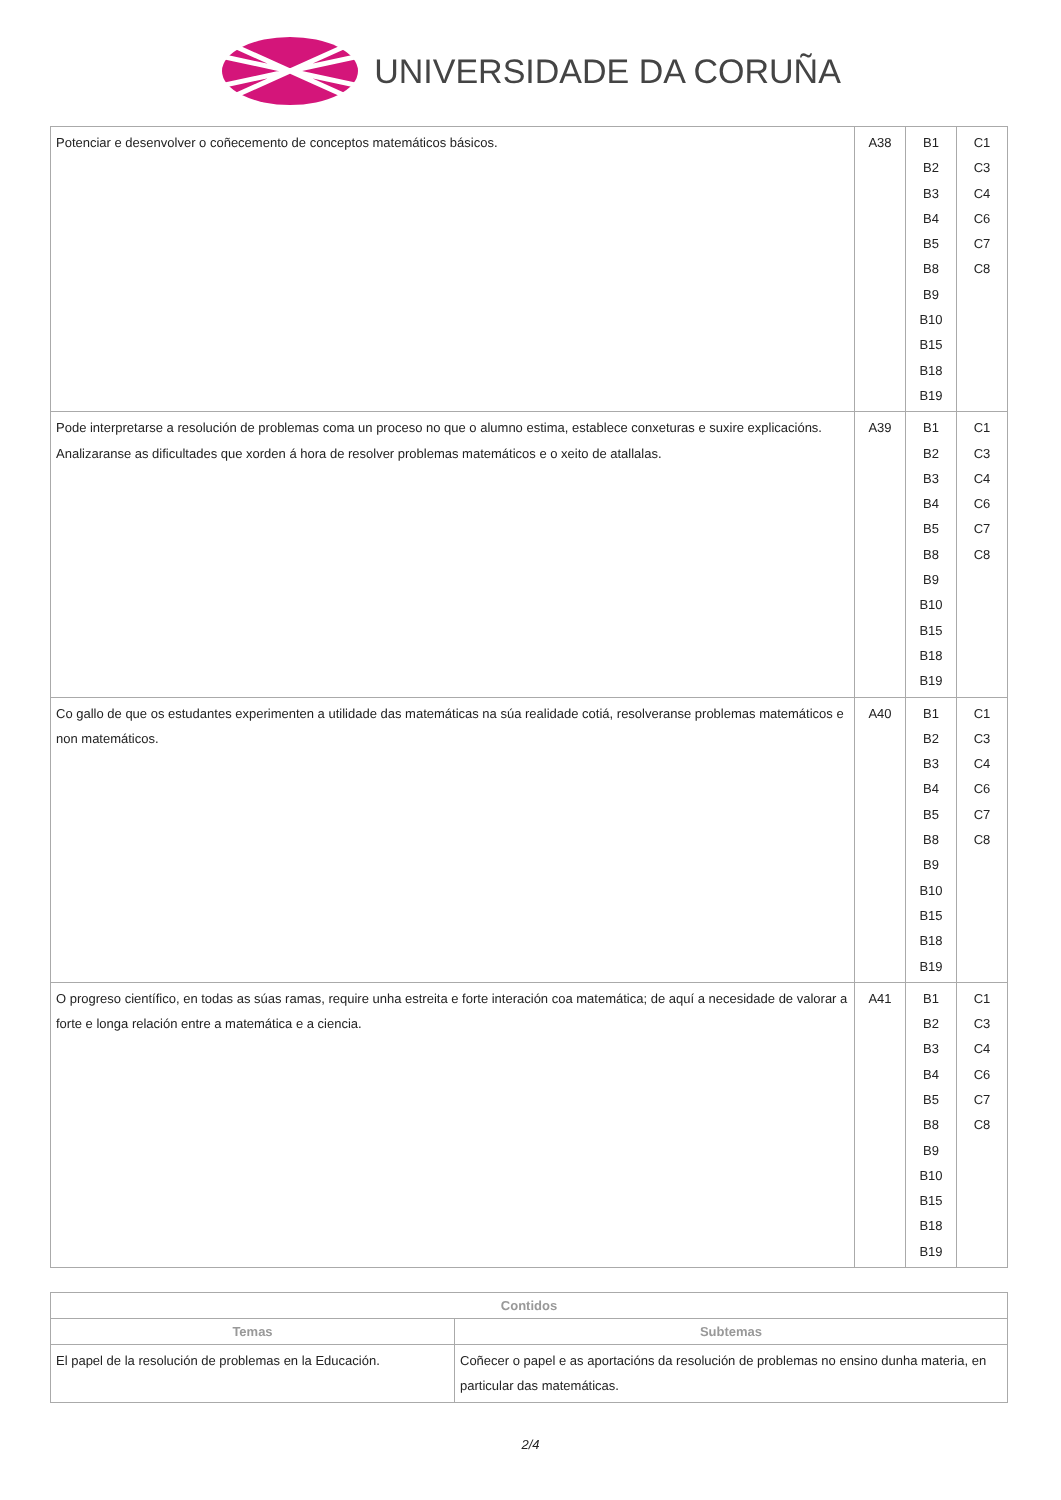UNIVERSIDADE DA CORUÑA
| Potenciar e desenvolver o coñecemento de conceptos matemáticos básicos. | A38 | B1 B2 B3 B4 B5 B8 B9 B10 B15 B18 B19 | C1 C3 C4 C6 C7 C8 |
| Pode interpretarse a resolución de problemas coma un proceso no que o alumno estima, establece conxeturas e suxire explicacións. Analizaranse as dificultades que xorden á hora de resolver problemas matemáticos e o xeito de atallalas. | A39 | B1 B2 B3 B4 B5 B8 B9 B10 B15 B18 B19 | C1 C3 C4 C6 C7 C8 |
| Co gallo de que os estudantes experimenten a utilidade das matemáticas na súa realidade cotiá, resolveranse problemas matemáticos e non matemáticos. | A40 | B1 B2 B3 B4 B5 B8 B9 B10 B15 B18 B19 | C1 C3 C4 C6 C7 C8 |
| O progreso científico, en todas as súas ramas, require unha estreita e forte interación coa matemática; de aquí a necesidade de valorar a forte e longa relación entre a matemática e a ciencia. | A41 | B1 B2 B3 B4 B5 B8 B9 B10 B15 B18 B19 | C1 C3 C4 C6 C7 C8 |
| Contidos | |
| --- | --- |
| Temas | Subtemas |
| El papel de la resolución de problemas en la Educación. | Coñecer o papel e as aportacións da resolución de problemas no ensino dunha materia, en particular das matemáticas. |
2/4